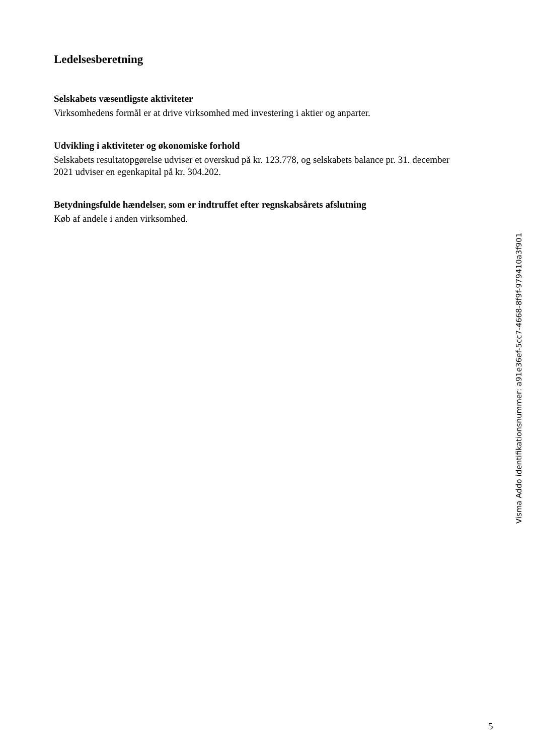Ledelsesberetning
Selskabets væsentligste aktiviteter
Virksomhedens formål er at drive virksomhed med investering i aktier og anparter.
Udvikling i aktiviteter og økonomiske forhold
Selskabets resultatopgørelse udviser et overskud på kr. 123.778, og selskabets balance pr. 31. december 2021 udviser en egenkapital på kr. 304.202.
Betydningsfulde hændelser, som er indtruffet efter regnskabsårets afslutning
Køb af andele i anden virksomhed.
Visma Addo identifikationsnummer: a91e36ef-5cc7-4668-8f9f-979410a3f901
5